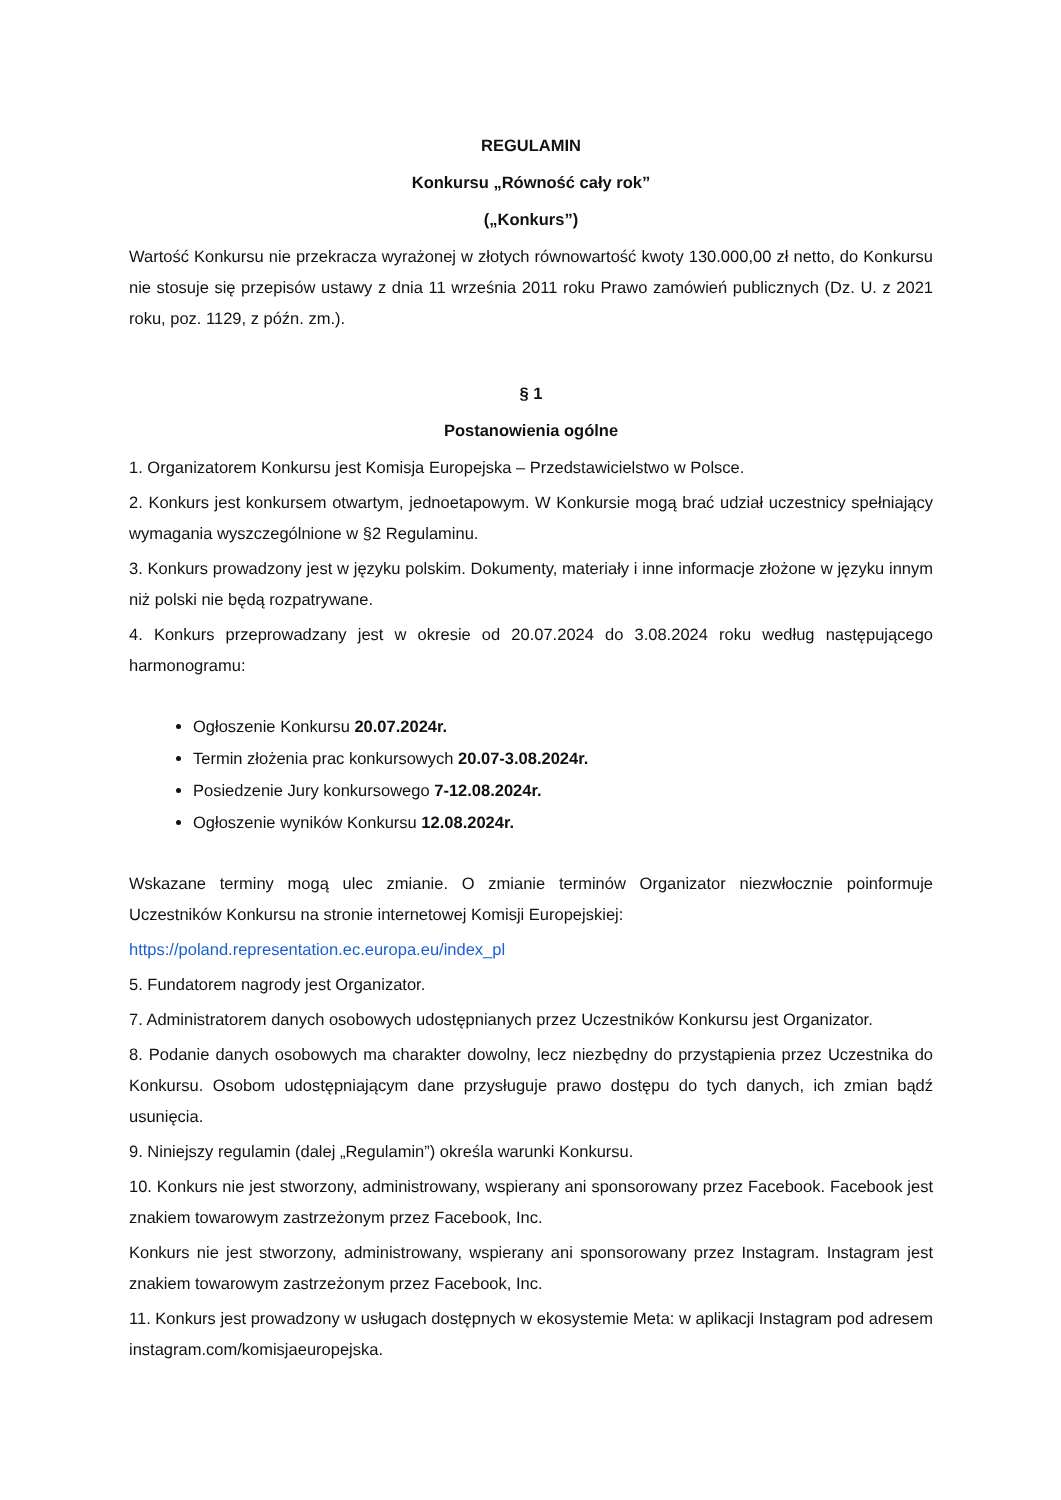REGULAMIN
Konkursu „Równość cały rok”
(„Konkurs”)
Wartość Konkursu nie przekracza wyrażonej w złotych równowartość kwoty 130.000,00 zł netto, do Konkursu nie stosuje się przepisów ustawy z dnia 11 września 2011 roku Prawo zamówień publicznych (Dz. U. z 2021 roku, poz. 1129, z późn. zm.).
§ 1
Postanowienia ogólne
1. Organizatorem Konkursu jest Komisja Europejska – Przedstawicielstwo w Polsce.
2. Konkurs jest konkursem otwartym, jednoetapowym. W Konkursie mogą brać udział uczestnicy spełniający wymagania wyszczególnione w §2 Regulaminu.
3. Konkurs prowadzony jest w języku polskim. Dokumenty, materiały i inne informacje złożone w języku innym niż polski nie będą rozpatrywane.
4. Konkurs przeprowadzany jest w okresie od 20.07.2024 do 3.08.2024 roku według następującego harmonogramu:
Ogłoszenie Konkursu 20.07.2024r.
Termin złożenia prac konkursowych 20.07-3.08.2024r.
Posiedzenie Jury konkursowego 7-12.08.2024r.
Ogłoszenie wyników Konkursu 12.08.2024r.
Wskazane terminy mogą ulec zmianie. O zmianie terminów Organizator niezwłocznie poinformuje Uczestników Konkursu na stronie internetowej Komisji Europejskiej:
https://poland.representation.ec.europa.eu/index_pl
5. Fundatorem nagrody jest Organizator.
7. Administratorem danych osobowych udostępnianych przez Uczestników Konkursu jest Organizator.
8. Podanie danych osobowych ma charakter dowolny, lecz niezbędny do przystąpienia przez Uczestnika do Konkursu. Osobom udostępniającym dane przysługuje prawo dostępu do tych danych, ich zmian bądź usunięcia.
9. Niniejszy regulamin (dalej „Regulamin”) określa warunki Konkursu.
10. Konkurs nie jest stworzony, administrowany, wspierany ani sponsorowany przez Facebook. Facebook jest znakiem towarowym zastrzeżonym przez Facebook, Inc.
Konkurs nie jest stworzony, administrowany, wspierany ani sponsorowany przez Instagram. Instagram jest znakiem towarowym zastrzeżonym przez Facebook, Inc.
11. Konkurs jest prowadzony w usługach dostępnych w ekosystemie Meta: w aplikacji Instagram pod adresem instagram.com/komisjaeuropejska.